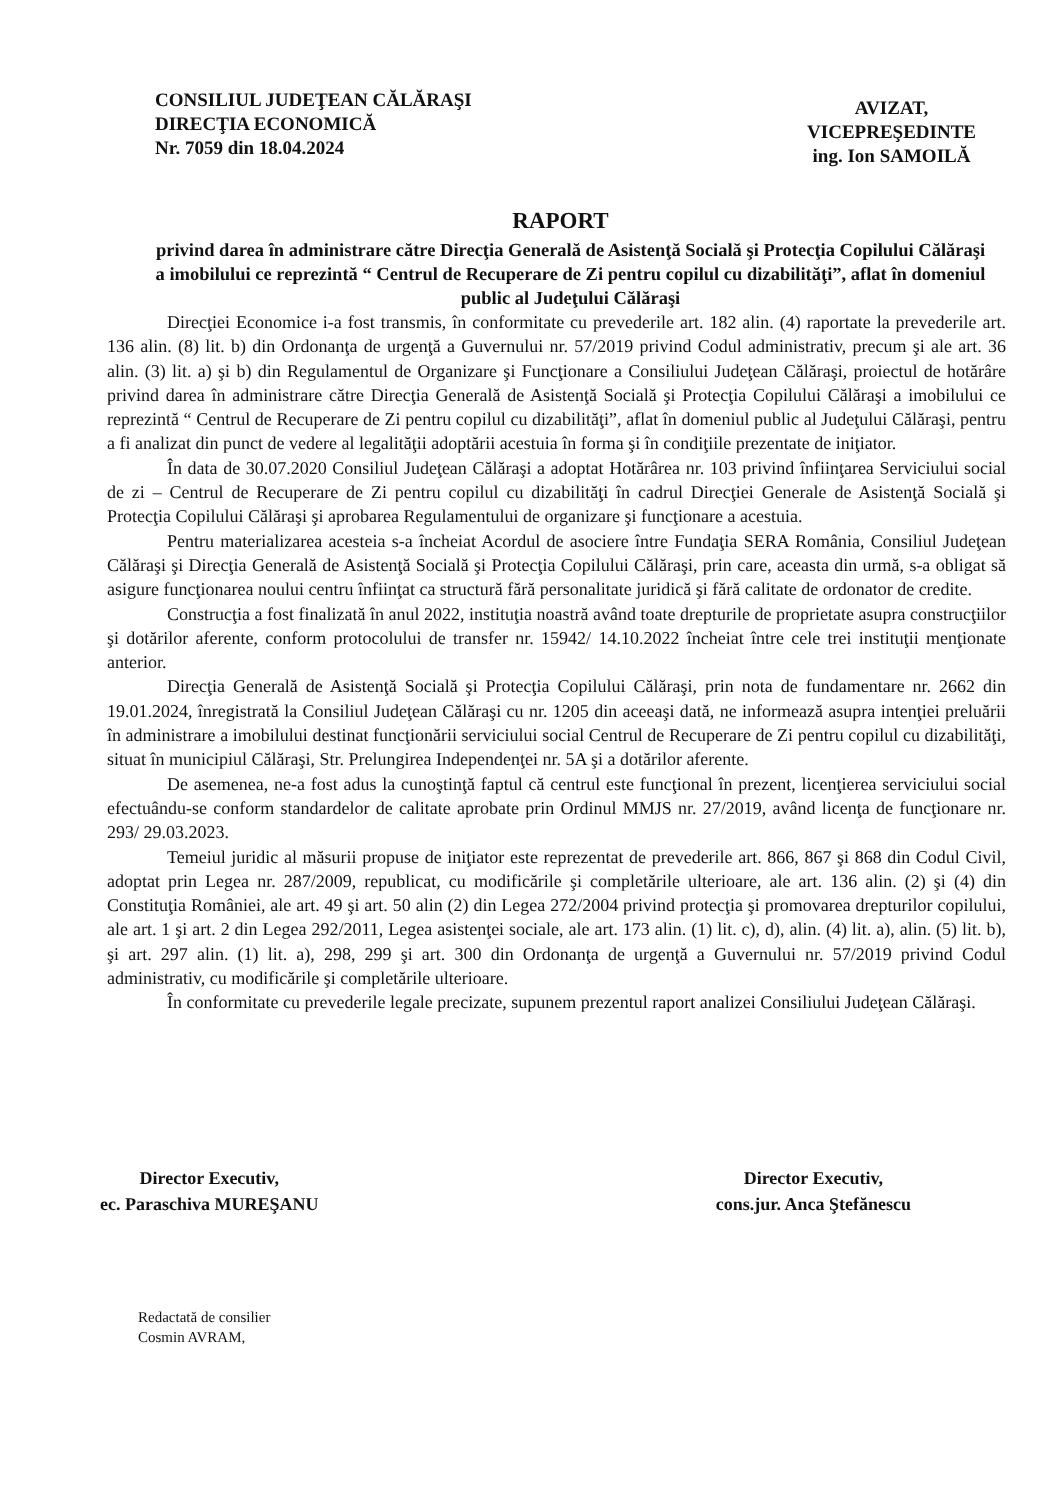CONSILIUL JUDEŢEAN CĂLĂRAŞI
DIRECŢIA ECONOMICĂ
Nr. 7059 din 18.04.2024
AVIZAT,
VICEPREŞEDINTE
ing. Ion SAMOILĂ
RAPORT
privind darea în administrare către Direcţia Generală de Asistenţă Socială şi Protecţia Copilului Călăraşi a imobilului ce reprezintă “ Centrul de Recuperare de Zi pentru copilul cu dizabilităţi”, aflat în domeniul public al Judeţului Călăraşi
Direcţiei Economice i-a fost transmis, în conformitate cu prevederile art. 182 alin. (4) raportate la prevederile art. 136 alin. (8) lit. b) din Ordonanţa de urgenţă a Guvernului nr. 57/2019 privind Codul administrativ, precum şi ale art. 36 alin. (3) lit. a) şi b) din Regulamentul de Organizare şi Funcţionare a Consiliului Judeţean Călăraşi, proiectul de hotărâre privind darea în administrare către Direcţia Generală de Asistenţă Socială şi Protecţia Copilului Călăraşi a imobilului ce reprezintă “ Centrul de Recuperare de Zi pentru copilul cu dizabilităţi”, aflat în domeniul public al Judeţului Călăraşi, pentru a fi analizat din punct de vedere al legalităţii adoptării acestuia în forma şi în condiţiile prezentate de iniţiator.
În data de 30.07.2020 Consiliul Judeţean Călăraşi a adoptat Hotărârea nr. 103 privind înfiinţarea Serviciului social de zi – Centrul de Recuperare de Zi pentru copilul cu dizabilităţi în cadrul Direcţiei Generale de Asistenţă Socială şi Protecţia Copilului Călăraşi şi aprobarea Regulamentului de organizare şi funcţionare a acestuia.
Pentru materializarea acesteia s-a încheiat Acordul de asociere între Fundaţia SERA România, Consiliul Judeţean Călăraşi şi Direcţia Generală de Asistenţă Socială şi Protecţia Copilului Călăraşi, prin care, aceasta din urmă, s-a obligat să asigure funcţionarea noului centru înfiinţat ca structură fără personalitate juridică şi fără calitate de ordonator de credite.
Construcţia a fost finalizată în anul 2022, instituţia noastră având toate drepturile de proprietate asupra construcţiilor şi dotărilor aferente, conform protocolului de transfer nr. 15942/ 14.10.2022 încheiat între cele trei instituţii menţionate anterior.
Direcţia Generală de Asistenţă Socială şi Protecţia Copilului Călăraşi, prin nota de fundamentare nr. 2662 din 19.01.2024, înregistrată la Consiliul Judeţean Călăraşi cu nr. 1205 din aceeaşi dată, ne informează asupra intenţiei preluării în administrare a imobilului destinat funcţionării serviciului social Centrul de Recuperare de Zi pentru copilul cu dizabilităţi, situat în municipiul Călăraşi, Str. Prelungirea Independenţei nr. 5A şi a dotărilor aferente.
De asemenea, ne-a fost adus la cunoştinţă faptul că centrul este funcţional în prezent, licenţierea serviciului social efectuându-se conform standardelor de calitate aprobate prin Ordinul MMJS nr. 27/2019, având licenţa de funcţionare nr. 293/ 29.03.2023.
Temeiul juridic al măsurii propuse de iniţiator este reprezentat de prevederile art. 866, 867 şi 868 din Codul Civil, adoptat prin Legea nr. 287/2009, republicat, cu modificările şi completările ulterioare, ale art. 136 alin. (2) şi (4) din Constituţia României, ale art. 49 şi art. 50 alin (2) din Legea 272/2004 privind protecţia şi promovarea drepturilor copilului, ale art. 1 şi art. 2 din Legea 292/2011, Legea asistenţei sociale, ale art. 173 alin. (1) lit. c), d), alin. (4) lit. a), alin. (5) lit. b), şi art. 297 alin. (1) lit. a), 298, 299 şi art. 300 din Ordonanţa de urgenţă a Guvernului nr. 57/2019 privind Codul administrativ, cu modificările şi completările ulterioare.
În conformitate cu prevederile legale precizate, supunem prezentul raport analizei Consiliului Judeţean Călăraşi.
Director Executiv,
ec. Paraschiva MUREŞANU
Director Executiv,
cons.jur. Anca Ştefănescu
Redactată de consilier
Cosmin AVRAM,